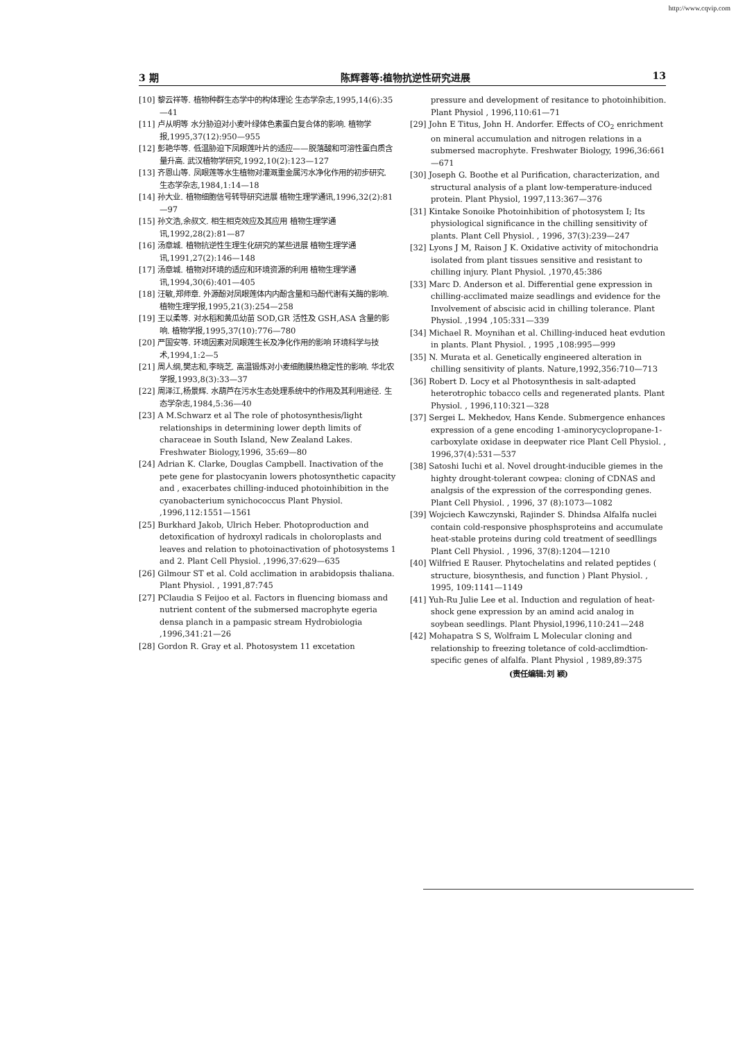http://www.cqvip.com
3 期 陈辉蓉等:植物抗逆性研究进展 13
[10] 黎云祥等. 植物种群生态学中的构体理论 生态学杂志,1995,14(6):35—41
[11] 卢从明等 水分胁迫对小麦叶绿体色素蛋白复合体的影响. 植物学报,1995,37(12):950—955
[12] 彭艳华等. 低温胁迫下凤眼莲叶片的适应——脱落酸和可溶性蛋白质含量升高. 武汉植物学研究,1992,10(2):123—127
[13] 齐恩山等. 凤眼莲等水生植物对灌溉重金属污水净化作用的初步研究. 生态学杂志,1984,1:14—18
[14] 孙大业. 植物细胞信号转导研究进展 植物生理学通讯,1996,32(2):81—97
[15] 孙文浩,余叔文. 相生相克效应及其应用 植物生理学通讯,1992,28(2):81—87
[16] 汤章城. 植物抗逆性生理生化研究的某些进展 植物生理学通讯,1991,27(2):146—148
[17] 汤章城. 植物对环境的适应和环境资源的利用 植物生理学通讯,1994,30(6):401—405
[18] 汪敏,郑师章. 外源酚对凤眼莲体内内酚含量和马酚代谢有关酶的影响. 植物生理学报,1995,21(3):254—258
[19] 王以柔等. 对水稻和黄瓜幼苗 SOD,GR 活性及 GSH,ASA 含量的影响. 植物学报,1995,37(10):776—780
[20] 严国安等. 环境因素对凤眼莲生长及净化作用的影响 环境科学与技术,1994,1:2—5
[21] 周人纲,樊志和,李晓芝. 高温锻炼对小麦细胞膜热稳定性的影响. 华北农学报,1993,8(3):33—37
[22] 周泽江,杨景辉. 水葫芦在污水生态处理系统中的作用及其利用途径. 生态学杂志,1984,5:36—40
[23] A M.Schwarz et al The role of photosynthesis/light relationships in determining lower depth limits of characeae in South Island, New Zealand Lakes. Freshwater Biology,1996, 35:69—80
[24] Adrian K. Clarke, Douglas Campbell. Inactivation of the pete gene for plastocyanin lowers photosynthetic capacity and , exacerbates chilling-induced photoinhibition in the cyanobacterium synichococcus Plant Physiol. ,1996,112:1551—1561
[25] Burkhard Jakob, Ulrich Heber. Photoproduction and detoxification of hydroxyl radicals in choloroplasts and leaves and relation to photoinactivation of photosystems 1 and 2. Plant Cell Physiol. ,1996,37:629—635
[26] Gilmour ST et al. Cold acclimation in arabidopsis thaliana. Plant Physiol. , 1991,87:745
[27] PClaudia S Feijoo et al. Factors in fluencing biomass and nutrient content of the submersed macrophyte egeria densa planch in a pampasic stream Hydrobiologia ,1996,341:21—26
[28] Gordon R. Gray et al. Photosystem 11 excetation
pressure and development of resitance to photoinhibition. Plant Physiol , 1996,110:61—71
[29] John E Titus, John H. Andorfer. Effects of CO<sub>2</sub> enrichment on mineral accumulation and nitrogen relations in a submersed macrophyte. Freshwater Biology, 1996,36:661—671
[30] Joseph G. Boothe et al Purification, characterization, and structural analysis of a plant low-temperature-induced protein. Plant Physiol, 1997,113:367—376
[31] Kintake Sonoike Photoinhibition of photosystem I; Its physiological significance in the chilling sensitivity of plants. Plant Cell Physiol. , 1996, 37(3):239—247
[32] Lyons J M, Raison J K. Oxidative activity of mitochondria isolated from plant tissues sensitive and resistant to chilling injury. Plant Physiol. ,1970,45:386
[33] Marc D. Anderson et al. Differential gene expression in chilling-acclimated maize seadlings and evidence for the Involvement of abscisic acid in chilling tolerance. Plant Physiol. ,1994 ,105:331—339
[34] Michael R. Moynihan et al. Chilling-induced heat evdution in plants. Plant Physiol. , 1995 ,108:995—999
[35] N. Murata et al. Genetically engineered alteration in chilling sensitivity of plants. Nature,1992,356:710—713
[36] Robert D. Locy et al Photosynthesis in salt-adapted heterotrophic tobacco cells and regenerated plants. Plant Physiol. , 1996,110:321—328
[37] Sergei L. Mekhedov, Hans Kende. Submergence enhances expression of a gene encoding 1-aminorycyclopropane-1-carboxylate oxidase in deepwater rice Plant Cell Physiol. , 1996,37(4):531—537
[38] Satoshi Iuchi et al. Novel drought-inducible giemes in the highty drought-tolerant cowpea: cloning of CDNAS and analgsis of the expression of the corresponding genes. Plant Cell Physiol. , 1996, 37 (8):1073—1082
[39] Wojciech Kawczynski, Rajinder S. Dhindsa Alfalfa nuclei contain cold-responsive phosphsproteins and accumulate heat-stable proteins during cold treatment of seedllings Plant Cell Physiol. , 1996, 37(8):1204—1210
[40] Wilfried E Rauser. Phytochelatins and related peptides ( structure, biosynthesis, and function ) Plant Physiol. , 1995, 109:1141—1149
[41] Yuh-Ru Julie Lee et al. Induction and regulation of heat-shock gene expression by an amind acid analog in soybean seedlings. Plant Physiol,1996,110:241—248
[42] Mohapatra S S, Wolfraim L Molecular cloning and relationship to freezing toletance of cold-acclimdtion-specific genes of alfalfa. Plant Physiol , 1989,89:375
(责任编辑:刘 颖)